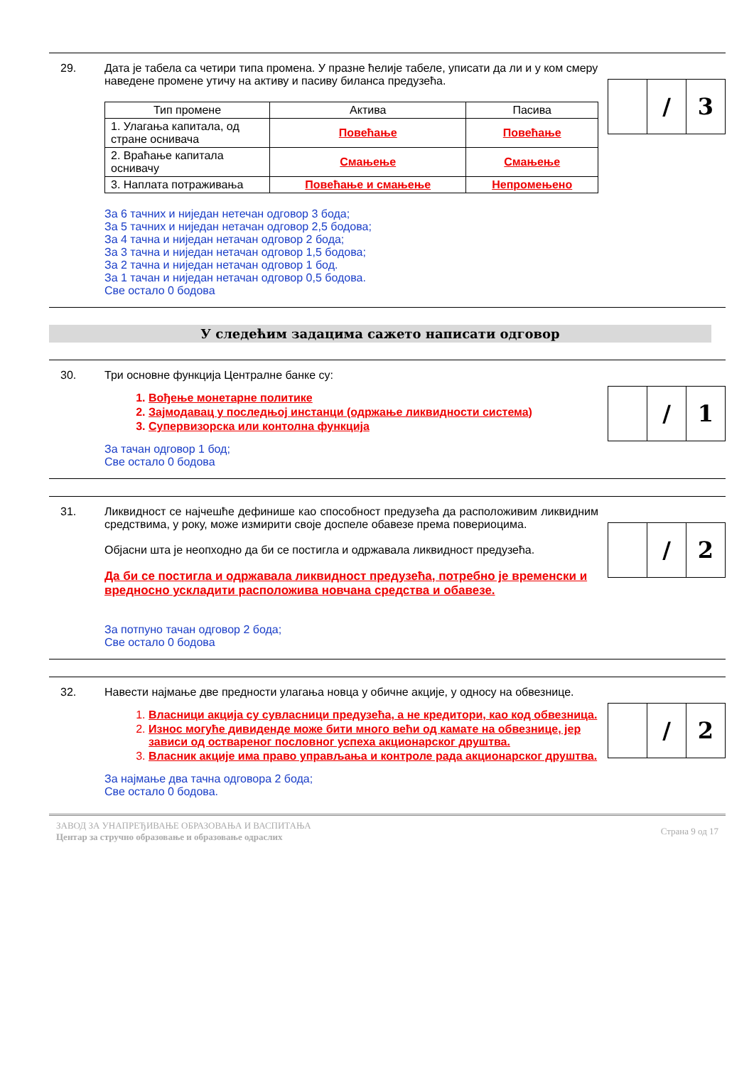29. Дата је табела са четири типа промена. У празне ћелије табеле, уписати да ли и у ком смеру наведене промене утичу на активу и пасиву биланса предузећа.
| Тип промене | Актива | Пасива |
| --- | --- | --- |
| 1. Улагања капитала, од стране оснивача | Повећање | Повећање |
| 2. Враћање капитала оснивачу | Смањење | Смањење |
| 3. Наплата потраживања | Повећање и смањење | Непромењено |
За 6 тачних и ниједан нетечан одговор 3 бода;
За 5 тачних и ниједан нетачан одговор 2,5 бодова;
За 4 тачна и ниједан нетачан одговор 2 бода;
За 3 тачна и ниједан нетачан одговор 1,5 бодова;
За 2 тачна и ниједан нетачан одговор 1 бод.
За 1 тачан и ниједан нетачан одговор 0,5 бодова.
Све остало 0 бодова
/ 3
У следећим задацима сажето написати одговор
30. Три основне функција Централне банке су:
1. Вођење монетарне политике
2. Зајмодавац у последњој инстанци (одржање ликвидности система)
3. Супервизорска или контолна функција
За тачан одговор 1 бод;
Све остало 0 бодова
/ 1
31. Ликвидност се најчешће дефинише као способност предузећа да расположивим ликвидним средствима, у року, може измирити своје доспеле обавезе према повериоцима.
Објасни шта је неопходно да би се постигла и одржавала ликвидност предузећа.
Да би се постигла и одржавала ликвидност предузећа, потребно је временски и вредносно ускладити расположива новчана средства и обавезе.
За потпуно тачан одговор 2 бода;
Све остало 0 бодова
/ 2
32. Навести најмање две предности улагања новца у обичне акције, у односу на обвезнице.
1. Власници акција су сувласници предузећа, а не кредитори, као код обвезница.
2. Износ могуће дивиденде може бити много већи од камате на обвезнице, јер зависи од оствареног пословног успеха акционарског друштва.
3. Власник акције има право управљања и контроле рада акционарског друштва.
За најмање два тачна одговора 2 бода;
Све остало 0 бодова.
/ 2
ЗАВОД ЗА УНАПРЕЂИВАЊЕ ОБРАЗОВАЊА И ВАСПИТАЊА
Центар за стручно образовање и образовање одраслих
Страна 9 од 17